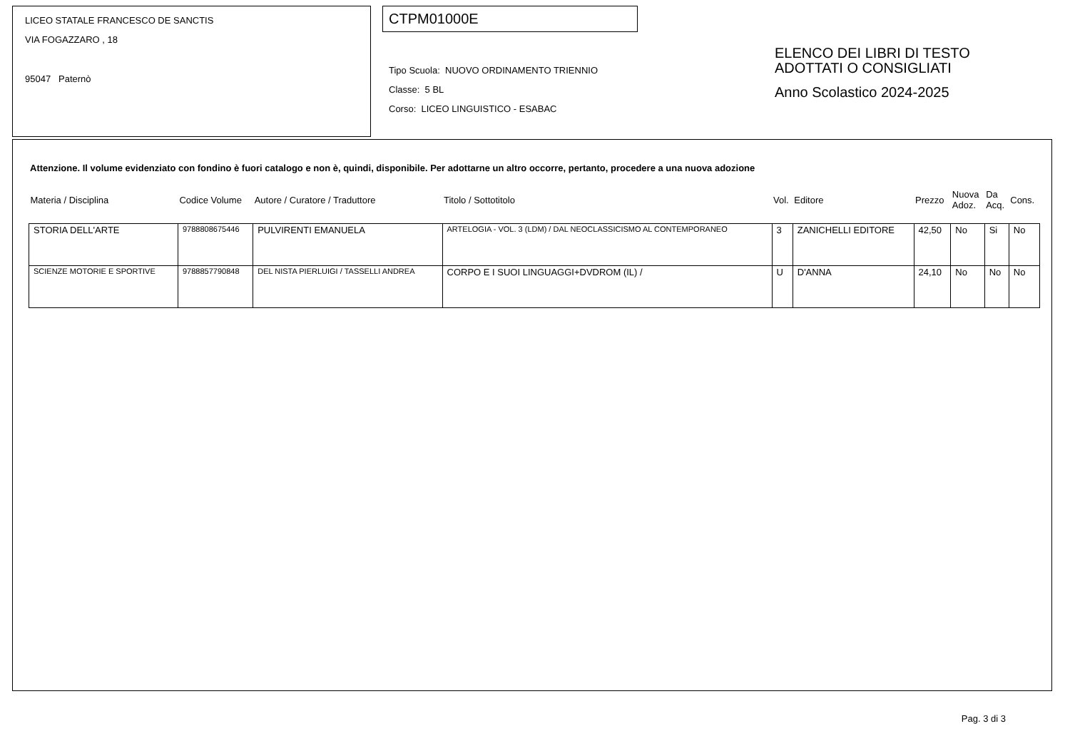LICEO STATALE FRANCESCO DE SANCTIS
VIA FOGAZZARO , 18
95047 Paternò
CTPM01000E
Tipo Scuola: NUOVO ORDINAMENTO TRIENNIO
Classe: 5 BL
Corso: LICEO LINGUISTICO - ESABAC
ELENCO DEI LIBRI DI TESTO
ADOTTATI O CONSIGLIATI
Anno Scolastico 2024-2025
Attenzione. Il volume evidenziato con fondino è fuori catalogo e non è, quindi, disponibile. Per adottarne un altro occorre, pertanto, procedere a una nuova adozione
| Materia / Disciplina | Codice Volume | Autore / Curatore / Traduttore | Titolo / Sottotitolo | Vol. | Editore | Prezzo | Nuova Adoz. | Da Acq. | Cons. |
| --- | --- | --- | --- | --- | --- | --- | --- | --- | --- |
| STORIA DELL'ARTE | 9788808675446 | PULVIRENTI EMANUELA | ARTELOGIA - VOL. 3 (LDM) / DAL NEOCLASSICISMO AL CONTEMPORANEO | 3 | ZANICHELLI EDITORE | 42,50 | No | Si | No |
| SCIENZE MOTORIE E SPORTIVE | 9788857790848 | DEL NISTA PIERLUIGI / TASSELLI ANDREA | CORPO E I SUOI LINGUAGGI+DVDROM (IL) / | U | D'ANNA | 24,10 | No | No | No |
Pag. 3 di 3